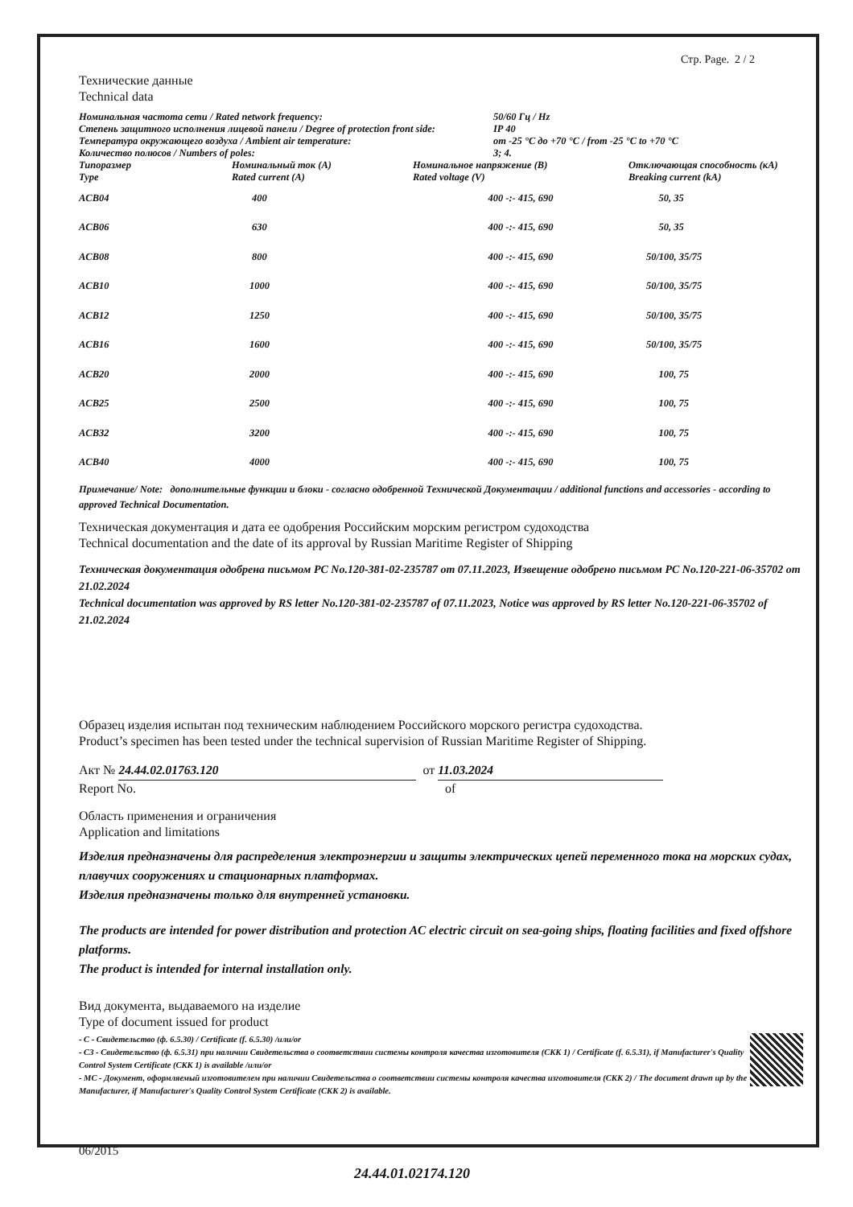Стр. Page. 2 / 2
Технические данные
Technical data
| Номинальная частота сети / Rated network frequency: | 50/60 Гц / Hz |
| Степень защитного исполнения лицевой панели / Degree of protection front side: | IP 40 |
| Температура окружающего воздуха / Ambient air temperature: | от -25 °C до +70 °C / from -25 °C to +70 °C |
| Количество полюсов / Numbers of poles: | 3; 4. |
| Типоразмер Type | Номинальный ток (A) Rated current (A) | Номинальное напряжение (B) Rated voltage (V) | Отключающая способность (кА) Breaking current (kA) |
| --- | --- | --- | --- |
| ACB04 | 400 | 400 -:- 415, 690 | 50, 35 |
| ACB06 | 630 | 400 -:- 415, 690 | 50, 35 |
| ACB08 | 800 | 400 -:- 415, 690 | 50/100, 35/75 |
| ACB10 | 1000 | 400 -:- 415, 690 | 50/100, 35/75 |
| ACB12 | 1250 | 400 -:- 415, 690 | 50/100, 35/75 |
| ACB16 | 1600 | 400 -:- 415, 690 | 50/100, 35/75 |
| ACB20 | 2000 | 400 -:- 415, 690 | 100, 75 |
| ACB25 | 2500 | 400 -:- 415, 690 | 100, 75 |
| ACB32 | 3200 | 400 -:- 415, 690 | 100, 75 |
| ACB40 | 4000 | 400 -:- 415, 690 | 100, 75 |
Примечание/ Note: дополнительные функции и блоки - согласно одобренной Технической Документации / additional functions and accessories - according to approved Technical Documentation.
Техническая документация и дата ее одобрения Российским морским регистром судоходства
Technical documentation and the date of its approval by Russian Maritime Register of Shipping
Техническая документация одобрена письмом РС No.120-381-02-235787 от 07.11.2023, Извещение одобрено письмом РС No.120-221-06-35702 от 21.02.2024
Technical documentation was approved by RS letter No.120-381-02-235787 of 07.11.2023, Notice was approved by RS letter No.120-221-06-35702 of 21.02.2024
Образец изделия испытан под техническим наблюдением Российского морского регистра судоходства.
Product’s specimen has been tested under the technical supervision of Russian Maritime Register of Shipping.
Акт № 24.44.02.01763.120 от 11.03.2024
Report No. of
Область применения и ограничения
Application and limitations
Изделия предназначены для распределения электроэнергии и защиты электрических цепей переменного тока на морских судах, плавучих сооружениях и стационарных платформах.
Изделия предназначены только для внутренней установки.
The products are intended for power distribution and protection AC electric circuit on sea-going ships, floating facilities and fixed offshore platforms.
The product is intended for internal installation only.
Вид документа, выдаваемого на изделие
Type of document issued for product
- С - Свидетельство (ф. 6.5.30) / Certificate (f. 6.5.30) /или/or
- СЗ - Свидетельство (ф. 6.5.31) при наличии Свидетельства о соответствии системы контроля качества изготовителя (СКК 1) / Certificate (f. 6.5.31), if Manufacturer's Quality Control System Certificate (СКК 1) is available /или/or
- МС - Документ, оформляемый изготовителем при наличии Свидетельства о соответствии системы контроля качества изготовителя (СКК 2) / The document drawn up by the Manufacturer, if Manufacturer's Quality Control System Certificate (СКК 2) is available.
06/2015
24.44.01.02174.120